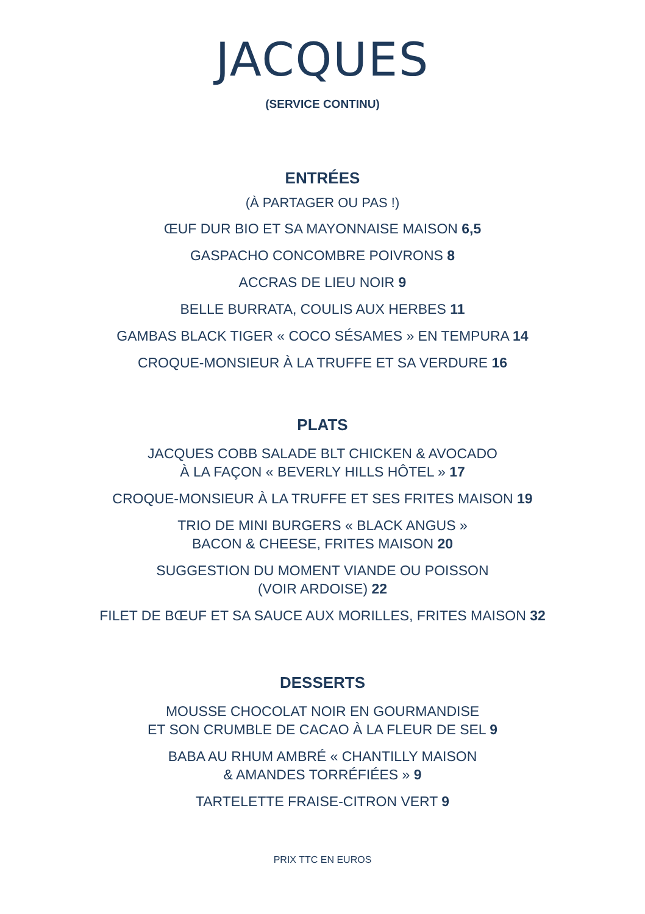JACQUES
(SERVICE CONTINU)
ENTRÉES
(À PARTAGER OU PAS !)
ŒUF DUR BIO ET SA MAYONNAISE MAISON 6,5
GASPACHO CONCOMBRE POIVRONS 8
ACCRAS DE LIEU NOIR 9
BELLE BURRATA, COULIS AUX HERBES 11
GAMBAS BLACK TIGER « COCO SÉSAMES » EN TEMPURA 14
CROQUE-MONSIEUR À LA TRUFFE ET SA VERDURE 16
PLATS
JACQUES COBB SALADE BLT CHICKEN & AVOCADO
À LA FAÇON « BEVERLY HILLS HÔTEL » 17
CROQUE-MONSIEUR À LA TRUFFE ET SES FRITES MAISON 19
TRIO DE MINI BURGERS « BLACK ANGUS »
BACON & CHEESE, FRITES MAISON 20
SUGGESTION DU MOMENT VIANDE OU POISSON
(VOIR ARDOISE) 22
FILET DE BŒUF ET SA SAUCE AUX MORILLES, FRITES MAISON 32
DESSERTS
MOUSSE CHOCOLAT NOIR EN GOURMANDISE
ET SON CRUMBLE DE CACAO À LA FLEUR DE SEL 9
BABA AU RHUM AMBRÉ « CHANTILLY MAISON
& AMANDES TORRÉFIÉES » 9
TARTELETTE FRAISE-CITRON VERT 9
PRIX TTC EN EUROS